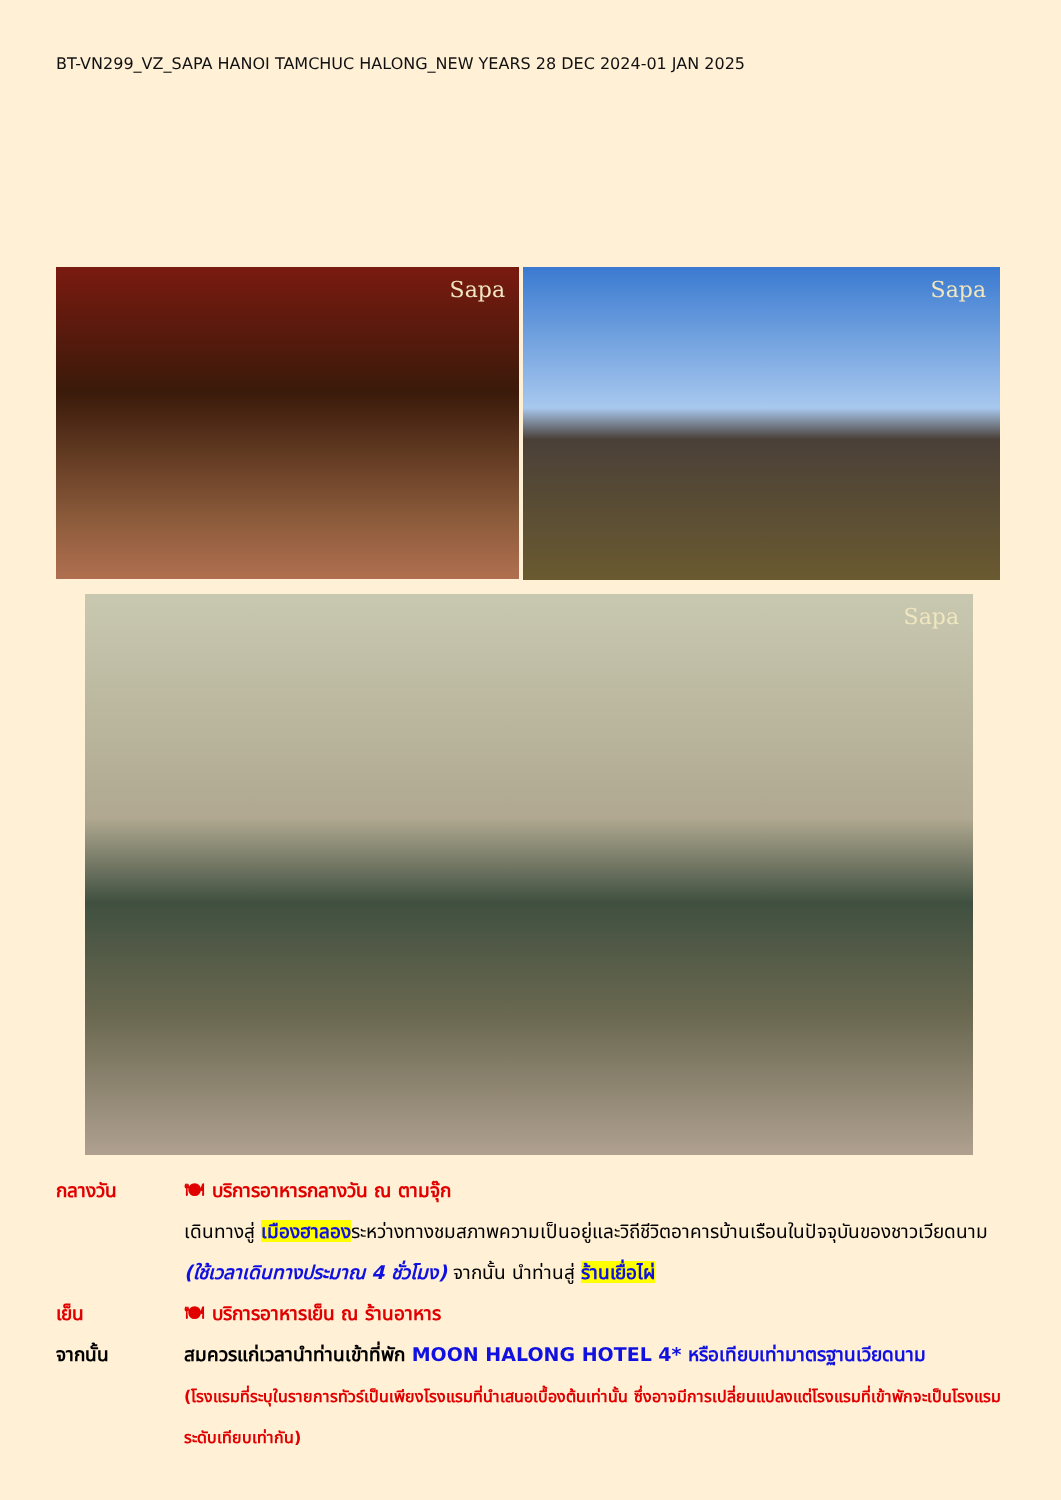BT-VN299_VZ_SAPA HANOI TAMCHUC HALONG_NEW YEARS 28 DEC 2024-01 JAN 2025
Sapa Sapa
Sapa
กลางวัน 🍽 บริการอาหารกลางวัน ณ ตามจุ๊ก
เดินทางสู่ เมืองฮาลองระหว่างทางชมสภาพความเป็นอยู่และวิถีชีวิตอาคารบ้านเรือนในปัจจุบันของชาวเวียดนาม (ใช้เวลาเดินทางประมาณ 4 ชั่วโมง) จากนั้น นำท่านสู่ ร้านเยื่อไผ่
เย็น 🍽 บริการอาหารเย็น ณ ร้านอาหาร
จากนั้น สมควรแก่เวลานำท่านเข้าที่พัก MOON HALONG HOTEL 4* หรือเทียบเท่ามาตรฐานเวียดนาม
(โรงแรมที่ระบุในรายการทัวร์เป็นเพียงโรงแรมที่นำเสนอเบื้องต้นเท่านั้น ซึ่งอาจมีการเปลี่ยนแปลงแต่โรงแรมที่เข้าพักจะเป็นโรงแรมระดับเทียบเท่ากัน)